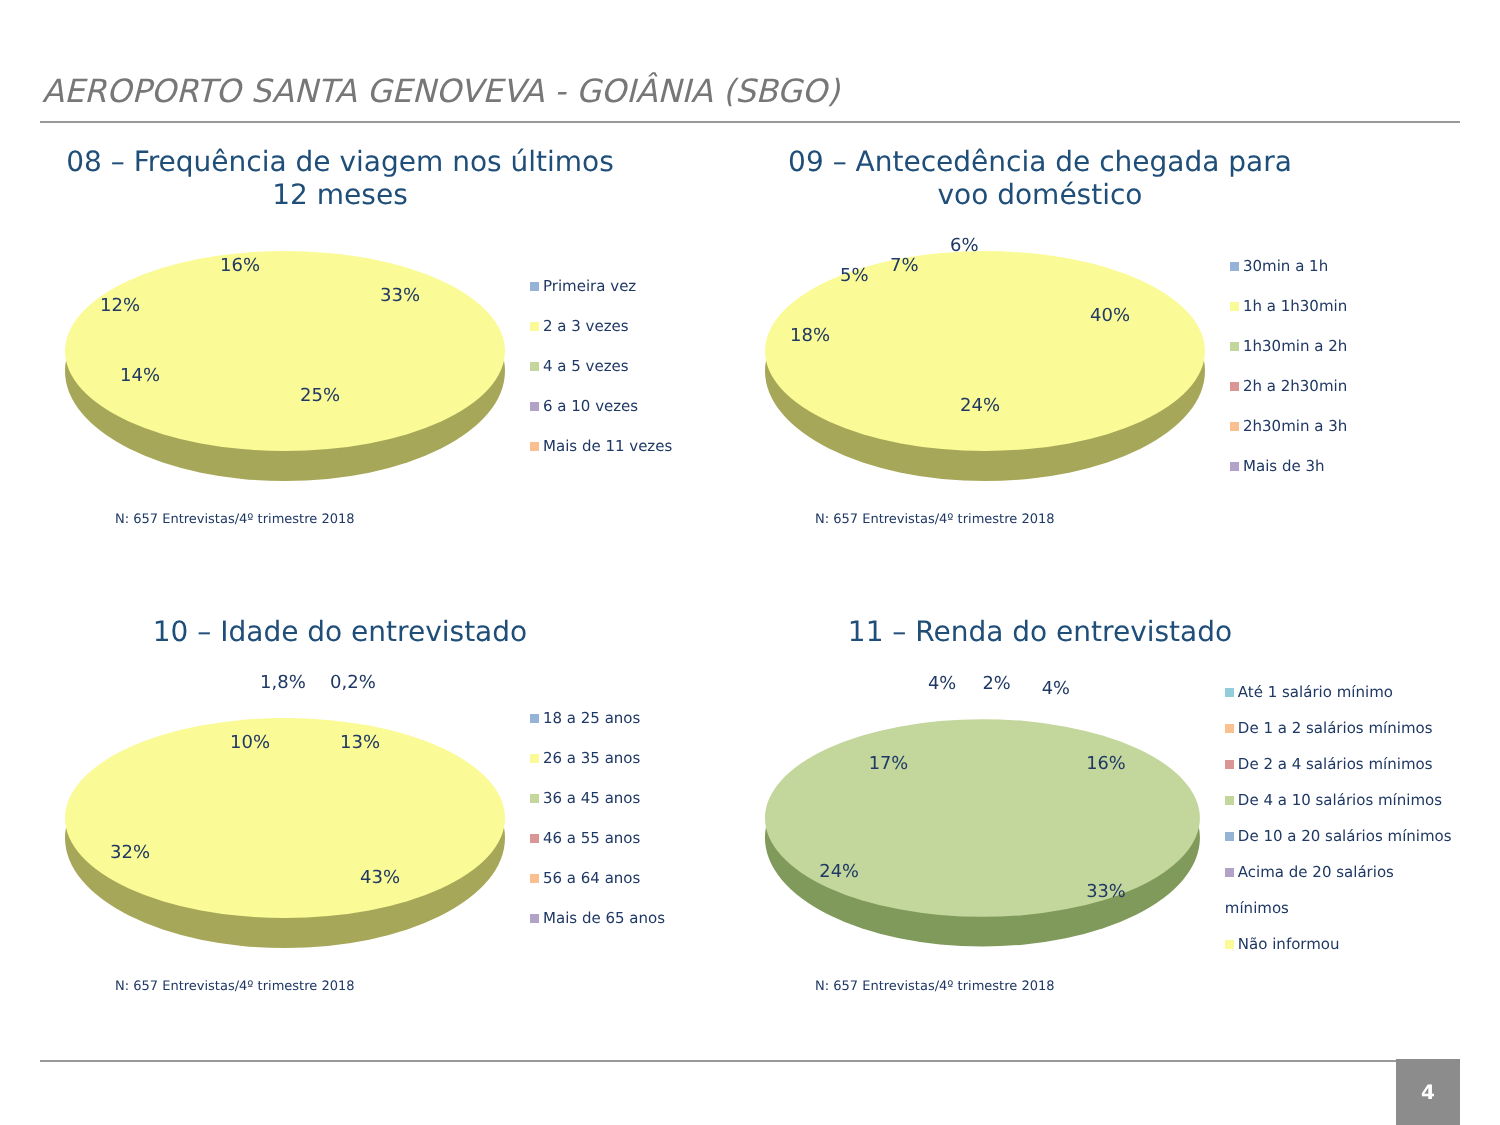AEROPORTO SANTA GENOVEVA - GOIÂNIA (SBGO)
08 – Frequência de viagem nos últimos 12 meses
33%
25%
14%
12%
16%
Primeira vez
2 a 3 vezes
4 a 5 vezes
6 a 10 vezes
Mais de 11 vezes
N: 657 Entrevistas/4º trimestre 2018
09 – Antecedência de chegada para voo doméstico
40%
24%
18%
5%
7%
6%
30min a 1h
1h a 1h30min
1h30min a 2h
2h a 2h30min
2h30min a 3h
Mais de 3h
N: 657 Entrevistas/4º trimestre 2018
10 – Idade do entrevistado
1,8%
0,2%
10%
13%
32%
43%
18 a 25 anos
26 a 35 anos
36 a 45 anos
46 a 55 anos
56 a 64 anos
Mais de 65 anos
N: 657 Entrevistas/4º trimestre 2018
11 – Renda do entrevistado
4%
2%
4%
17%
16%
24%
33%
Até 1 salário mínimo
De 1 a 2 salários mínimos
De 2 a 4 salários mínimos
De 4 a 10 salários mínimos
De 10 a 20 salários mínimos
Acima de 20 salários mínimos
Não informou
N: 657 Entrevistas/4º trimestre 2018
4